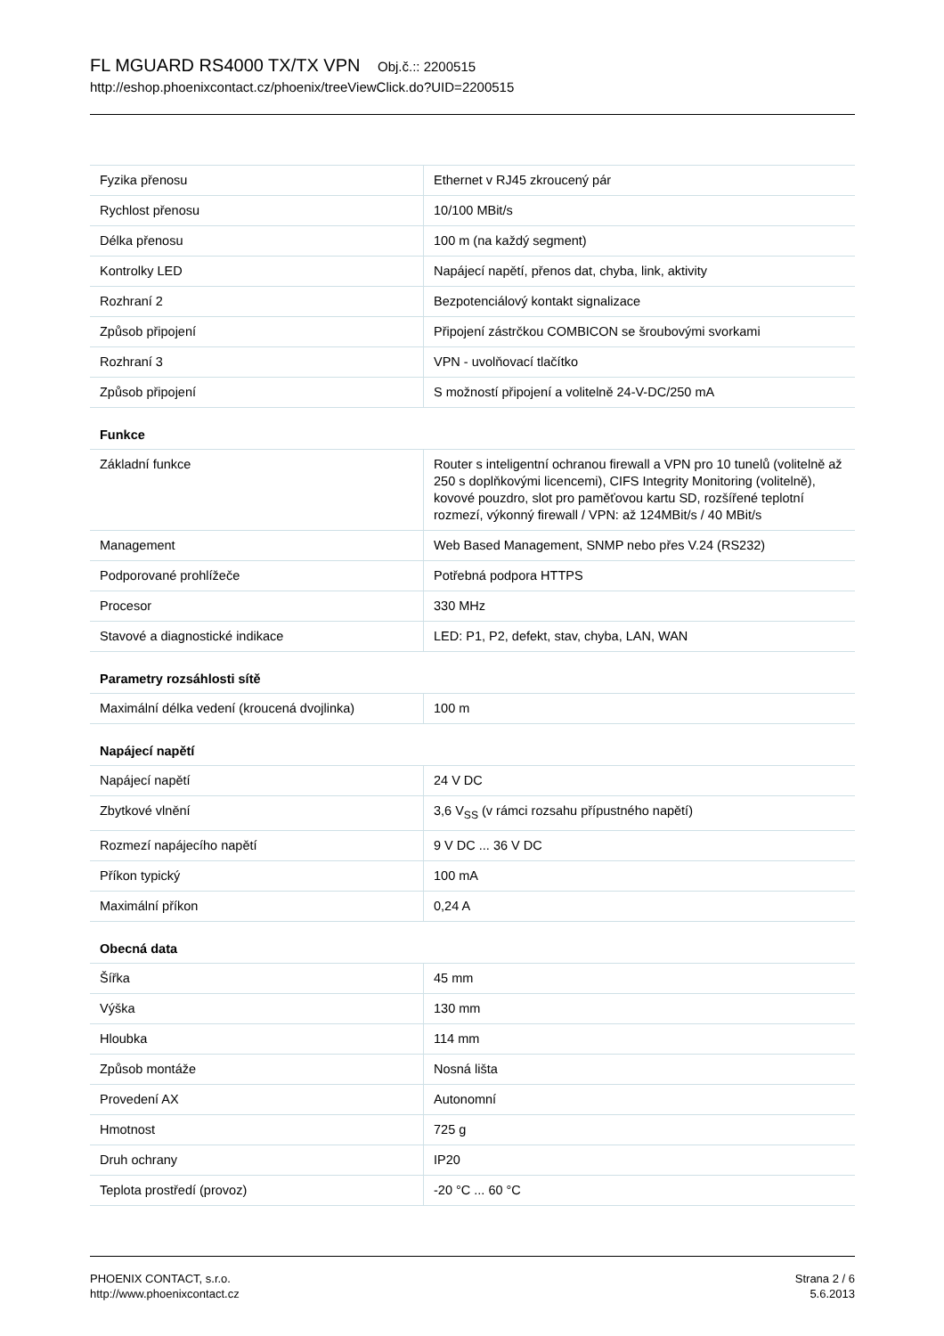FL MGUARD RS4000 TX/TX VPN Obj.č.:: 2200515
http://eshop.phoenixcontact.cz/phoenix/treeViewClick.do?UID=2200515
| Fyzika přenosu | Ethernet v RJ45 zkroucený pár |
| Rychlost přenosu | 10/100 MBit/s |
| Délka přenosu | 100 m (na každý segment) |
| Kontrolky LED | Napájecí napětí, přenos dat, chyba, link, aktivity |
| Rozhraní 2 | Bezpotenciálový kontakt signalizace |
| Způsob připojení | Připojení zástrčkou COMBICON se šroubovými svorkami |
| Rozhraní 3 | VPN - uvolňovací tlačítko |
| Způsob připojení | S možností připojení a volitelně 24-V-DC/250 mA |
Funkce
| Základní funkce | Router s inteligentní ochranou firewall a VPN pro 10 tunelů (volitelně až 250 s doplňkovými licencemi), CIFS Integrity Monitoring (volitelně), kovové pouzdro, slot pro paměťovou kartu SD, rozšířené teplotní rozmezí, výkonný firewall / VPN: až 124MBit/s / 40 MBit/s |
| Management | Web Based Management, SNMP nebo přes V.24 (RS232) |
| Podporované prohlížeče | Potřebná podpora HTTPS |
| Procesor | 330 MHz |
| Stavové a diagnostické indikace | LED: P1, P2, defekt, stav, chyba, LAN, WAN |
Parametry rozsáhlosti sítě
| Maximální délka vedení (kroucená dvojlinka) | 100 m |
Napájecí napětí
| Napájecí napětí | 24 V DC |
| Zbytkové vlnění | 3,6 V<sub>SS</sub> (v rámci rozsahu přípustného napětí) |
| Rozmezí napájecího napětí | 9 V DC ... 36 V DC |
| Příkon typický | 100 mA |
| Maximální příkon | 0,24 A |
Obecná data
| Šířka | 45 mm |
| Výška | 130 mm |
| Hloubka | 114 mm |
| Způsob montáže | Nosná lišta |
| Provedení AX | Autonomní |
| Hmotnost | 725 g |
| Druh ochrany | IP20 |
| Teplota prostředí (provoz) | -20 °C ... 60 °C |
PHOENIX CONTACT, s.r.o.
http://www.phoenixcontact.cz
Strana 2 / 6
5.6.2013